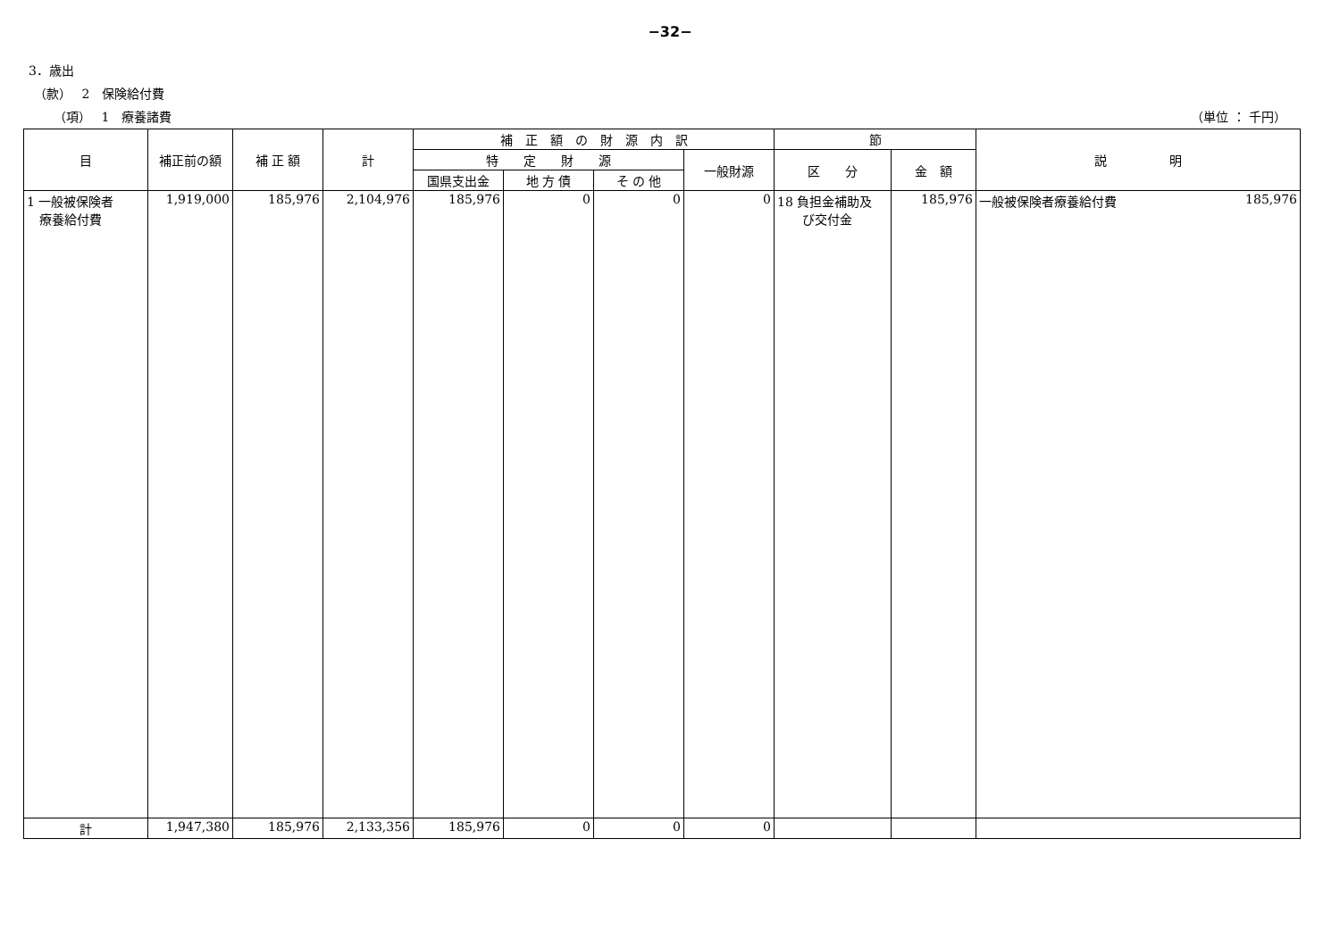−32−
3．歳出
（款）　 2　保険給付費
（項）　 1　療養諸費 （単位 ： 千円）
| 目 | 補正前の額 | 補 正 額 | 計 | 補 正 額 の 財 源 内 訳 | | | | 節 | | 説 明 |
| --- | --- | --- | --- | --- | --- | --- | --- | --- | --- | --- |
| | | | | 特 定 財 源 | | | 一般財源 | 区 分 | 金 額 | |
| | | | | 国県支出金 | 地 方 債 | そ の 他 | | | | |
| 1 一般被保険者 療養給付費 | 1,919,000 | 185,976 | 2,104,976 | 185,976 | 0 | 0 | 0 | 18 負担金補助及 び交付金 | 185,976 | 一般被保険者療養給付費 185,976 |
| 計 | 1,947,380 | 185,976 | 2,133,356 | 185,976 | 0 | 0 | 0 | | | |